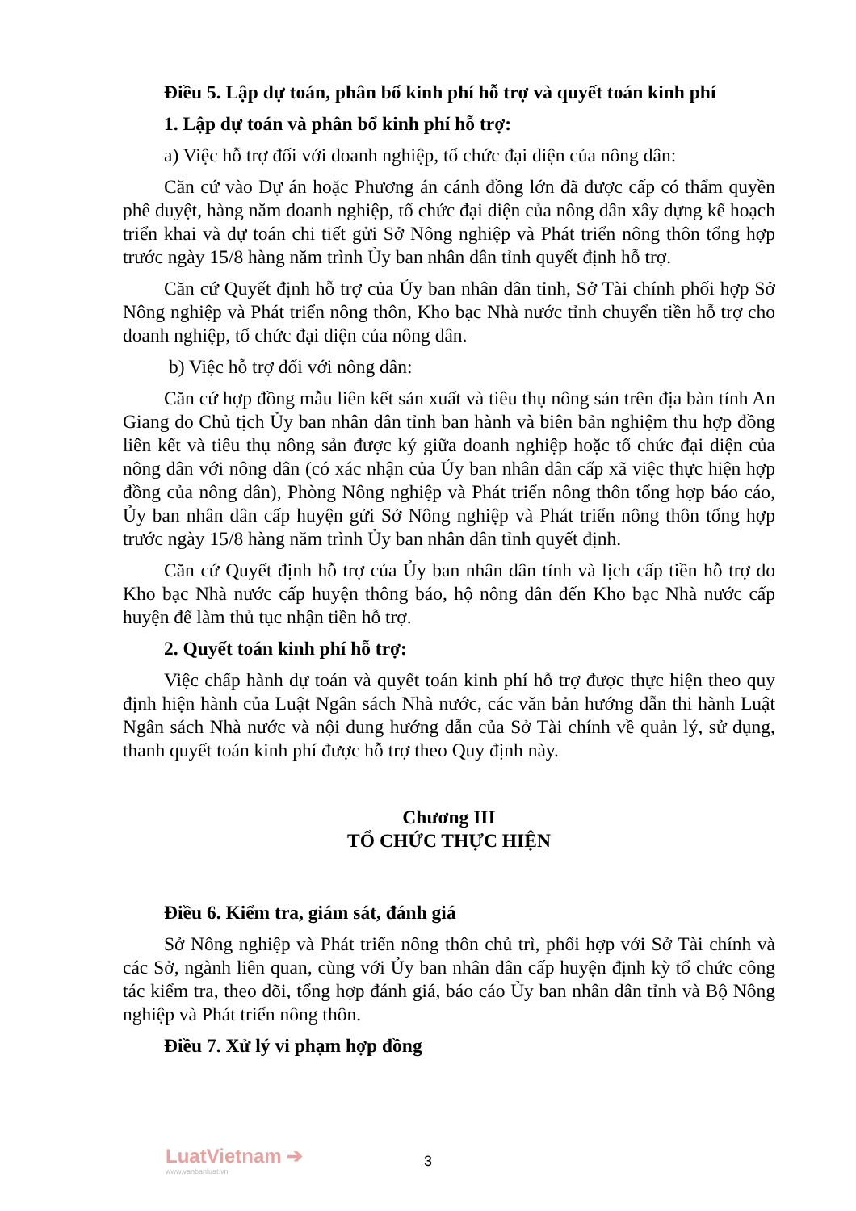Điều 5. Lập dự toán, phân bổ kinh phí hỗ trợ và quyết toán kinh phí
1. Lập dự toán và phân bổ kinh phí hỗ trợ:
a) Việc hỗ trợ đối với doanh nghiệp, tổ chức đại diện của nông dân:
Căn cứ vào Dự án hoặc Phương án cánh đồng lớn đã được cấp có thẩm quyền phê duyệt, hàng năm doanh nghiệp, tổ chức đại diện của nông dân xây dựng kế hoạch triển khai và dự toán chi tiết gửi Sở Nông nghiệp và Phát triển nông thôn tổng hợp trước ngày 15/8 hàng năm trình Ủy ban nhân dân tỉnh quyết định hỗ trợ.
Căn cứ Quyết định hỗ trợ của Ủy ban nhân dân tỉnh, Sở Tài chính phối hợp Sở Nông nghiệp và Phát triển nông thôn, Kho bạc Nhà nước tỉnh chuyển tiền hỗ trợ cho doanh nghiệp, tổ chức đại diện của nông dân.
b) Việc hỗ trợ đối với nông dân:
Căn cứ hợp đồng mẫu liên kết sản xuất và tiêu thụ nông sản trên địa bàn tỉnh An Giang do Chủ tịch Ủy ban nhân dân tỉnh ban hành và biên bản nghiệm thu hợp đồng liên kết và tiêu thụ nông sản được ký giữa doanh nghiệp hoặc tổ chức đại diện của nông dân với nông dân (có xác nhận của Ủy ban nhân dân cấp xã việc thực hiện hợp đồng của nông dân), Phòng Nông nghiệp và Phát triển nông thôn tổng hợp báo cáo, Ủy ban nhân dân cấp huyện gửi Sở Nông nghiệp và Phát triển nông thôn tổng hợp trước ngày 15/8 hàng năm trình Ủy ban nhân dân tỉnh quyết định.
Căn cứ Quyết định hỗ trợ của Ủy ban nhân dân tỉnh và lịch cấp tiền hỗ trợ do Kho bạc Nhà nước cấp huyện thông báo, hộ nông dân đến Kho bạc Nhà nước cấp huyện để làm thủ tục nhận tiền hỗ trợ.
2. Quyết toán kinh phí hỗ trợ:
Việc chấp hành dự toán và quyết toán kinh phí hỗ trợ được thực hiện theo quy định hiện hành của Luật Ngân sách Nhà nước, các văn bản hướng dẫn thi hành Luật Ngân sách Nhà nước và nội dung hướng dẫn của Sở Tài chính về quản lý, sử dụng, thanh quyết toán kinh phí được hỗ trợ theo Quy định này.
Chương III
TỔ CHỨC THỰC HIỆN
Điều 6. Kiểm tra, giám sát, đánh giá
Sở Nông nghiệp và Phát triển nông thôn chủ trì, phối hợp với Sở Tài chính và các Sở, ngành liên quan, cùng với Ủy ban nhân dân cấp huyện định kỳ tổ chức công tác kiểm tra, theo dõi, tổng hợp đánh giá, báo cáo Ủy ban nhân dân tỉnh và Bộ Nông nghiệp và Phát triển nông thôn.
Điều 7. Xử lý vi phạm hợp đồng
LuatVietnam ➔
www.vanbanluat.vn
3